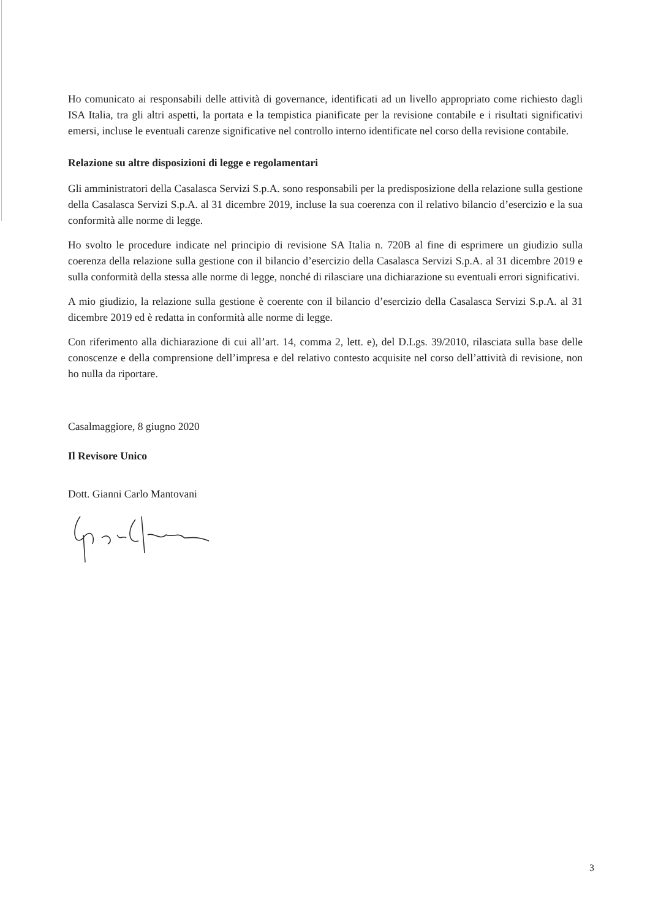Ho comunicato ai responsabili delle attività di governance, identificati ad un livello appropriato come richiesto dagli ISA Italia, tra gli altri aspetti, la portata e la tempistica pianificate per la revisione contabile e i risultati significativi emersi, incluse le eventuali carenze significative nel controllo interno identificate nel corso della revisione contabile.
Relazione su altre disposizioni di legge e regolamentari
Gli amministratori della Casalasca Servizi S.p.A. sono responsabili per la predisposizione della relazione sulla gestione della Casalasca Servizi S.p.A. al 31 dicembre 2019, incluse la sua coerenza con il relativo bilancio d’esercizio e la sua conformità alle norme di legge.
Ho svolto le procedure indicate nel principio di revisione SA Italia n. 720B al fine di esprimere un giudizio sulla coerenza della relazione sulla gestione con il bilancio d’esercizio della Casalasca Servizi S.p.A. al 31 dicembre 2019 e sulla conformità della stessa alle norme di legge, nonché di rilasciare una dichiarazione su eventuali errori significativi.
A mio giudizio, la relazione sulla gestione è coerente con il bilancio d’esercizio della Casalasca Servizi S.p.A. al 31 dicembre 2019 ed è redatta in conformità alle norme di legge.
Con riferimento alla dichiarazione di cui all’art. 14, comma 2, lett. e), del D.Lgs. 39/2010, rilasciata sulla base delle conoscenze e della comprensione dell’impresa e del relativo contesto acquisite nel corso dell’attività di revisione, non ho nulla da riportare.
Casalmaggiore, 8 giugno 2020
Il Revisore Unico
Dott. Gianni Carlo Mantovani
3